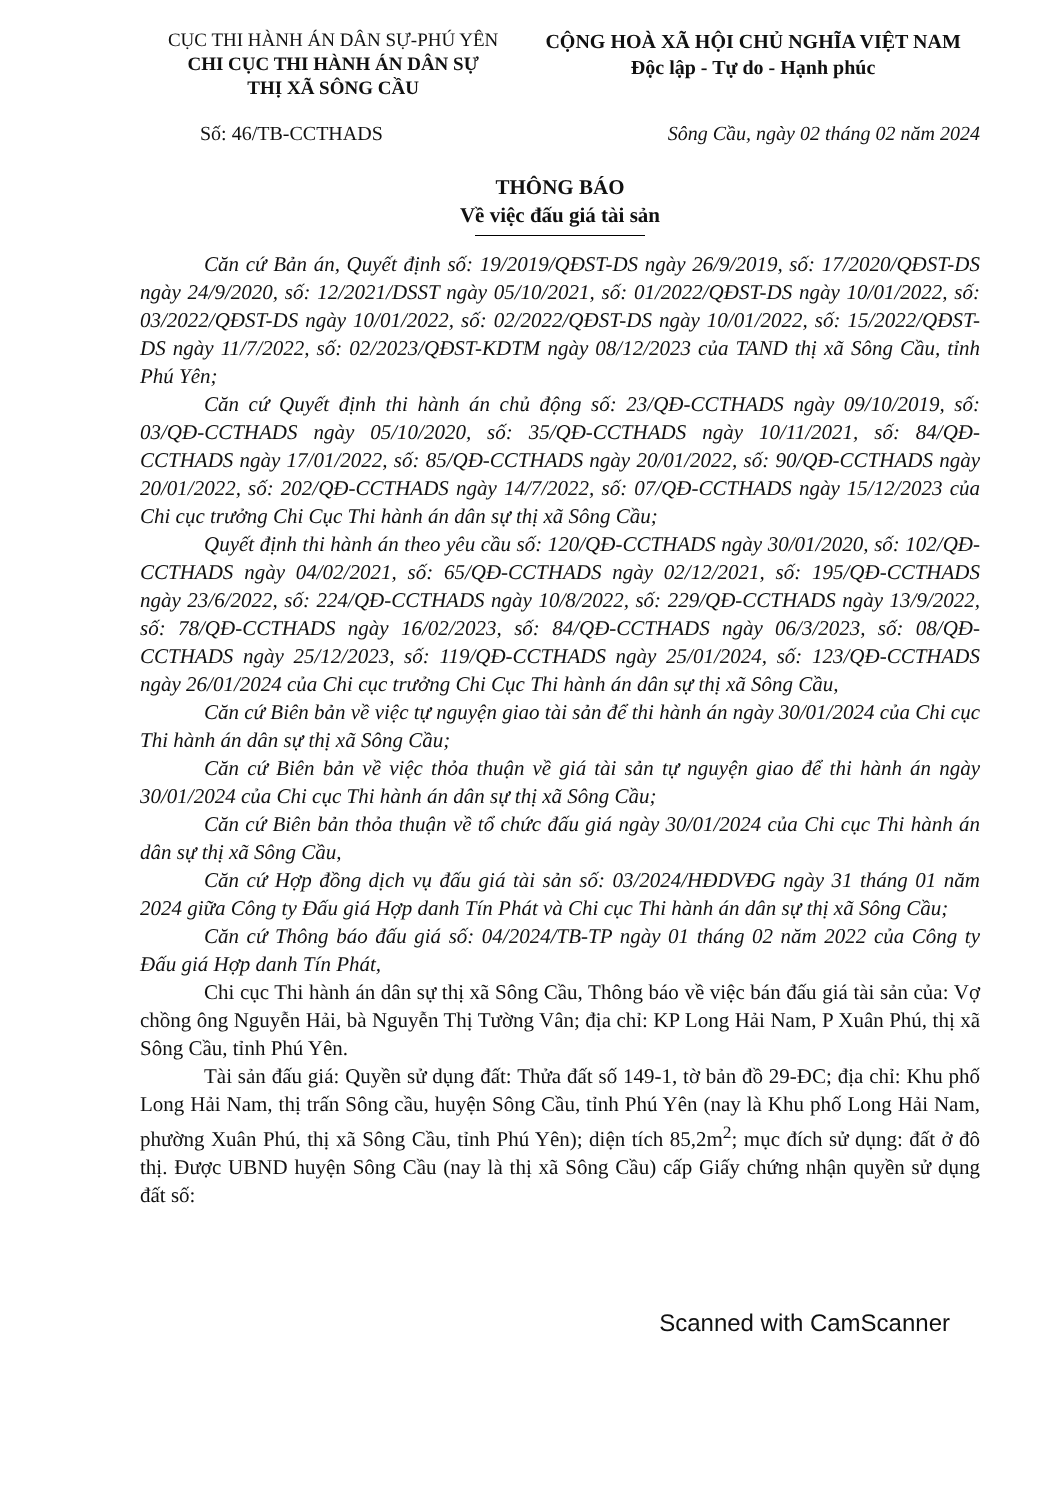CỤC THI HÀNH ÁN DÂN SỰ-PHÚ YÊN
CHI CỤC THI HÀNH ÁN DÂN SỰ
THỊ XÃ SÔNG CẦU
CỘNG HOÀ XÃ HỘI CHỦ NGHĨA VIỆT NAM
Độc lập - Tự do - Hạnh phúc
Số: 46/TB-CCTHADS Sông Cầu, ngày 02 tháng 02 năm 2024
THÔNG BÁO
Về việc đấu giá tài sản
Căn cứ Bản án, Quyết định số: 19/2019/QĐST-DS ngày 26/9/2019, số: 17/2020/QĐST-DS ngày 24/9/2020, số: 12/2021/DSST ngày 05/10/2021, số: 01/2022/QĐST-DS ngày 10/01/2022, số: 03/2022/QĐST-DS ngày 10/01/2022, số: 02/2022/QĐST-DS ngày 10/01/2022, số: 15/2022/QĐST-DS ngày 11/7/2022, số: 02/2023/QĐST-KDTM ngày 08/12/2023 của TAND thị xã Sông Cầu, tỉnh Phú Yên;
Căn cứ Quyết định thi hành án chủ động số: 23/QĐ-CCTHADS ngày 09/10/2019, số: 03/QĐ-CCTHADS ngày 05/10/2020, số: 35/QĐ-CCTHADS ngày 10/11/2021, số: 84/QĐ-CCTHADS ngày 17/01/2022, số: 85/QĐ-CCTHADS ngày 20/01/2022, số: 90/QĐ-CCTHADS ngày 20/01/2022, số: 202/QĐ-CCTHADS ngày 14/7/2022, số: 07/QĐ-CCTHADS ngày 15/12/2023 của Chi cục trưởng Chi Cục Thi hành án dân sự thị xã Sông Cầu;
Quyết định thi hành án theo yêu cầu số: 120/QĐ-CCTHADS ngày 30/01/2020, số: 102/QĐ-CCTHADS ngày 04/02/2021, số: 65/QĐ-CCTHADS ngày 02/12/2021, số: 195/QĐ-CCTHADS ngày 23/6/2022, số: 224/QĐ-CCTHADS ngày 10/8/2022, số: 229/QĐ-CCTHADS ngày 13/9/2022, số: 78/QĐ-CCTHADS ngày 16/02/2023, số: 84/QĐ-CCTHADS ngày 06/3/2023, số: 08/QĐ-CCTHADS ngày 25/12/2023, số: 119/QĐ-CCTHADS ngày 25/01/2024, số: 123/QĐ-CCTHADS ngày 26/01/2024 của Chi cục trưởng Chi Cục Thi hành án dân sự thị xã Sông Cầu,
Căn cứ Biên bản về việc tự nguyện giao tài sản để thi hành án ngày 30/01/2024 của Chi cục Thi hành án dân sự thị xã Sông Cầu;
Căn cứ Biên bản về việc thỏa thuận về giá tài sản tự nguyện giao để thi hành án ngày 30/01/2024 của Chi cục Thi hành án dân sự thị xã Sông Cầu;
Căn cứ Biên bản thỏa thuận về tổ chức đấu giá ngày 30/01/2024 của Chi cục Thi hành án dân sự thị xã Sông Cầu,
Căn cứ Hợp đồng dịch vụ đấu giá tài sản số: 03/2024/HĐDVĐG ngày 31 tháng 01 năm 2024 giữa Công ty Đấu giá Hợp danh Tín Phát và Chi cục Thi hành án dân sự thị xã Sông Cầu;
Căn cứ Thông báo đấu giá số: 04/2024/TB-TP ngày 01 tháng 02 năm 2022 của Công ty Đấu giá Hợp danh Tín Phát,
Chi cục Thi hành án dân sự thị xã Sông Cầu, Thông báo về việc bán đấu giá tài sản của: Vợ chồng ông Nguyễn Hải, bà Nguyễn Thị Tường Vân; địa chỉ: KP Long Hải Nam, P Xuân Phú, thị xã Sông Cầu, tỉnh Phú Yên.
Tài sản đấu giá: Quyền sử dụng đất: Thửa đất số 149-1, tờ bản đồ 29-ĐC; địa chỉ: Khu phố Long Hải Nam, thị trấn Sông cầu, huyện Sông Cầu, tỉnh Phú Yên (nay là Khu phố Long Hải Nam, phường Xuân Phú, thị xã Sông Cầu, tỉnh Phú Yên); diện tích 85,2m<sup>2</sup>; mục đích sử dụng: đất ở đô thị. Được UBND huyện Sông Cầu (nay là thị xã Sông Cầu) cấp Giấy chứng nhận quyền sử dụng đất số:
Scanned with CamScanner